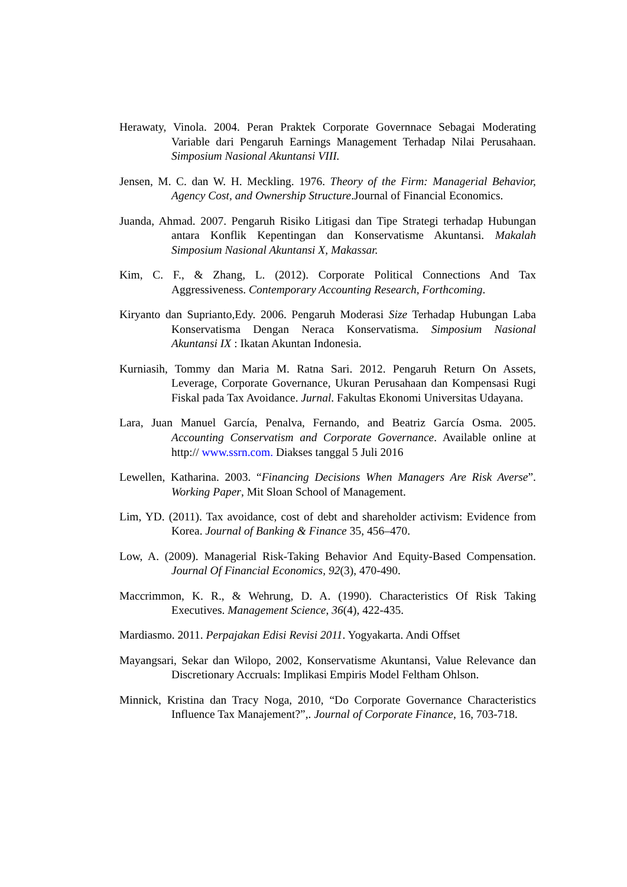Herawaty, Vinola. 2004. Peran Praktek Corporate Governnace Sebagai Moderating Variable dari Pengaruh Earnings Management Terhadap Nilai Perusahaan. Simposium Nasional Akuntansi VIII.
Jensen, M. C. dan W. H. Meckling. 1976. Theory of the Firm: Managerial Behavior, Agency Cost, and Ownership Structure.Journal of Financial Economics.
Juanda, Ahmad. 2007. Pengaruh Risiko Litigasi dan Tipe Strategi terhadap Hubungan antara Konflik Kepentingan dan Konservatisme Akuntansi. Makalah Simposium Nasional Akuntansi X, Makassar.
Kim, C. F., & Zhang, L. (2012). Corporate Political Connections And Tax Aggressiveness. Contemporary Accounting Research, Forthcoming.
Kiryanto dan Suprianto,Edy. 2006. Pengaruh Moderasi Size Terhadap Hubungan Laba Konservatisma Dengan Neraca Konservatisma. Simposium Nasional Akuntansi IX : Ikatan Akuntan Indonesia.
Kurniasih, Tommy dan Maria M. Ratna Sari. 2012. Pengaruh Return On Assets, Leverage, Corporate Governance, Ukuran Perusahaan dan Kompensasi Rugi Fiskal pada Tax Avoidance. Jurnal. Fakultas Ekonomi Universitas Udayana.
Lara, Juan Manuel García, Penalva, Fernando, and Beatriz García Osma. 2005. Accounting Conservatism and Corporate Governance. Available online at http:// www.ssrn.com. Diakses tanggal 5 Juli 2016
Lewellen, Katharina. 2003. “Financing Decisions When Managers Are Risk Averse”. Working Paper, Mit Sloan School of Management.
Lim, YD. (2011). Tax avoidance, cost of debt and shareholder activism: Evidence from Korea. Journal of Banking & Finance 35, 456–470.
Low, A. (2009). Managerial Risk-Taking Behavior And Equity-Based Compensation. Journal Of Financial Economics, 92(3), 470-490.
Maccrimmon, K. R., & Wehrung, D. A. (1990). Characteristics Of Risk Taking Executives. Management Science, 36(4), 422-435.
Mardiasmo. 2011. Perpajakan Edisi Revisi 2011. Yogyakarta. Andi Offset
Mayangsari, Sekar dan Wilopo, 2002, Konservatisme Akuntansi, Value Relevance dan Discretionary Accruals: Implikasi Empiris Model Feltham Ohlson.
Minnick, Kristina dan Tracy Noga, 2010, “Do Corporate Governance Characteristics Influence Tax Manajement?”,. Journal of Corporate Finance, 16, 703-718.